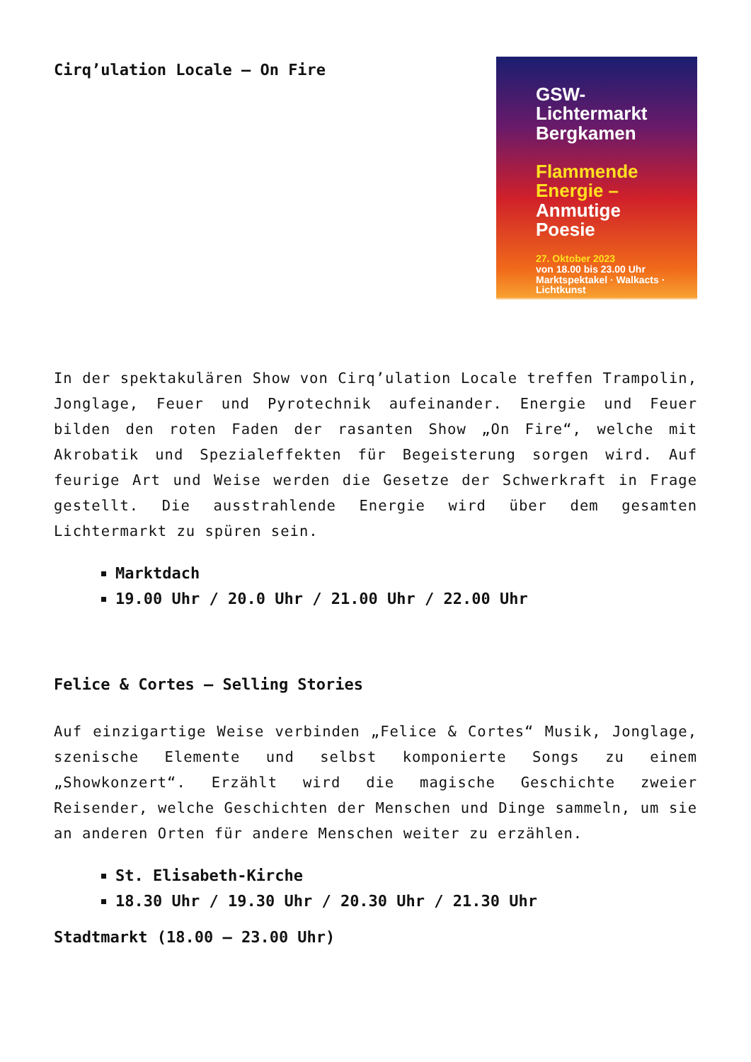Cirq’ulation Locale – On Fire
GSW-Lichtermarkt
Bergkamen
Flammende
Energie –
Anmutige
Poesie
27. Oktober 2023
von 18.00 bis 23.00 Uhr
Marktspektakel · Walkacts · Lichtkunst
In der spektakulären Show von Cirq’ulation Locale treffen Trampolin, Jonglage, Feuer und Pyrotechnik aufeinander. Energie und Feuer bilden den roten Faden der rasanten Show „On Fire“, welche mit Akrobatik und Spezialeffekten für Begeisterung sorgen wird. Auf feurige Art und Weise werden die Gesetze der Schwerkraft in Frage gestellt. Die ausstrahlende Energie wird über dem gesamten Lichtermarkt zu spüren sein.
Marktdach
19.00 Uhr / 20.0 Uhr / 21.00 Uhr / 22.00 Uhr
Felice & Cortes – Selling Stories
Auf einzigartige Weise verbinden „Felice & Cortes“ Musik, Jonglage, szenische Elemente und selbst komponierte Songs zu einem „Showkonzert“. Erzählt wird die magische Geschichte zweier Reisender, welche Geschichten der Menschen und Dinge sammeln, um sie an anderen Orten für andere Menschen weiter zu erzählen.
St. Elisabeth-Kirche
18.30 Uhr / 19.30 Uhr / 20.30 Uhr / 21.30 Uhr
Stadtmarkt (18.00 – 23.00 Uhr)